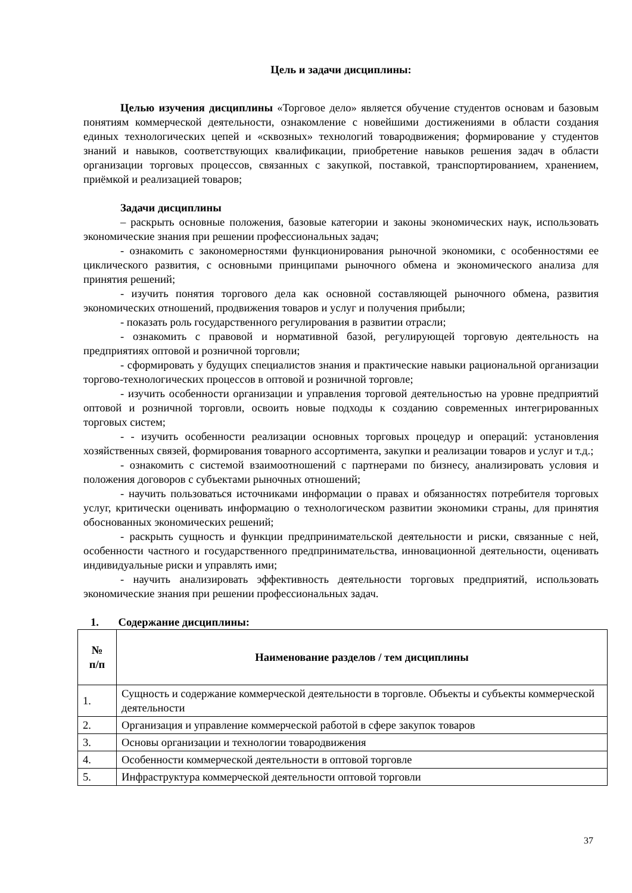Цель и задачи дисциплины:
Целью изучения дисциплины «Торговое дело» является обучение студентов основам и базовым понятиям коммерческой деятельности, ознакомление с новейшими достижениями в области создания единых технологических цепей и «сквозных» технологий товародвижения; формирование у студентов знаний и навыков, соответствующих квалификации, приобретение навыков решения задач в области организации торговых процессов, связанных с закупкой, поставкой, транспортированием, хранением, приёмкой и реализацией товаров;
Задачи дисциплины
– раскрыть основные положения, базовые категории и законы экономических наук, использовать экономические знания при решении профессиональных задач;
- ознакомить с закономерностями функционирования рыночной экономики, с особенностями ее циклического развития, с основными принципами рыночного обмена и экономического анализа для принятия решений;
- изучить понятия торгового дела как основной составляющей рыночного обмена, развития экономических отношений, продвижения товаров и услуг и получения прибыли;
- показать роль государственного регулирования в развитии отрасли;
- ознакомить с правовой и нормативной базой, регулирующей торговую деятельность на предприятиях оптовой и розничной торговли;
- сформировать у будущих специалистов знания и практические навыки рациональной организации торгово-технологических процессов в оптовой и розничной торговле;
- изучить особенности организации и управления торговой деятельностью на уровне предприятий оптовой и розничной торговли, освоить новые подходы к созданию современных интегрированных торговых систем;
- - изучить особенности реализации основных торговых процедур и операций: установления хозяйственных связей, формирования товарного ассортимента, закупки и реализации товаров и услуг и т.д.;
- ознакомить с системой взаимоотношений с партнерами по бизнесу, анализировать условия и положения договоров с субъектами рыночных отношений;
- научить пользоваться источниками информации о правах и обязанностях потребителя торговых услуг, критически оценивать информацию о технологическом развитии экономики страны, для принятия обоснованных экономических решений;
- раскрыть сущность и функции предпринимательской деятельности и риски, связанные с ней, особенности частного и государственного предпринимательства, инновационной деятельности, оценивать индивидуальные риски и управлять ими;
- научить анализировать эффективность деятельности торговых предприятий, использовать экономические знания при решении профессиональных задач.
1. Содержание дисциплины:
| № п/п | Наименование разделов / тем дисциплины |
| --- | --- |
| 1. | Сущность и содержание коммерческой деятельности в торговле. Объекты и субъекты коммерческой деятельности |
| 2. | Организация и управление коммерческой работой в сфере закупок товаров |
| 3. | Основы организации и технологии товародвижения |
| 4. | Особенности коммерческой деятельности в оптовой торговле |
| 5. | Инфраструктура коммерческой деятельности оптовой торговли |
37